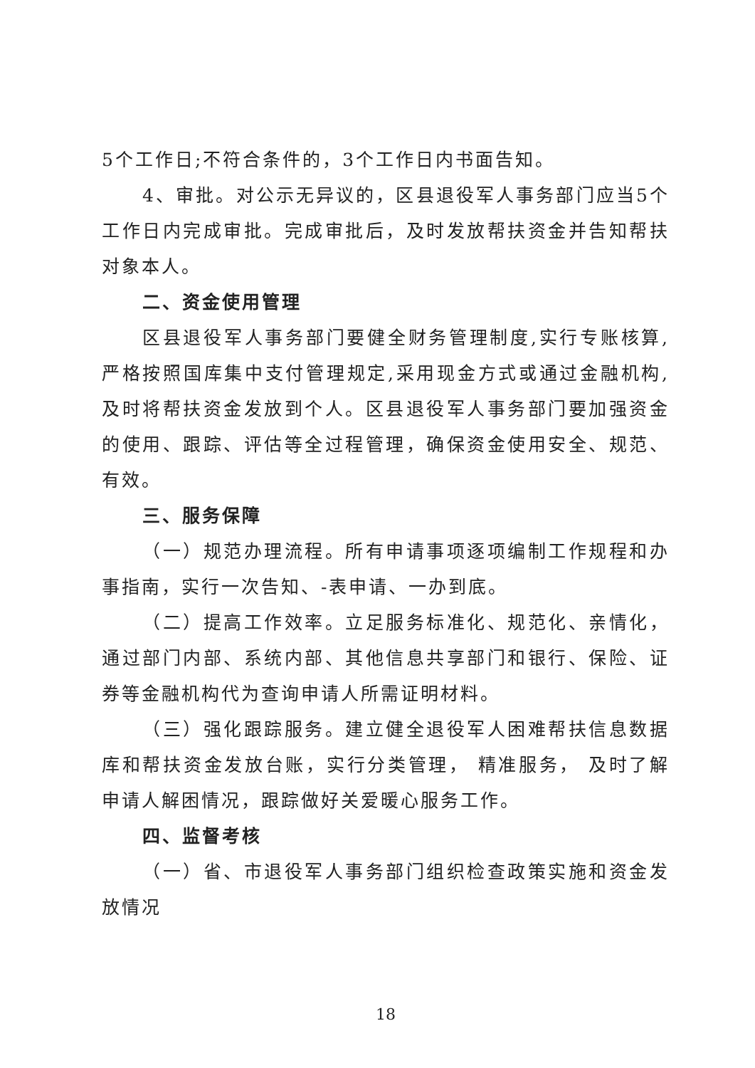5个工作日;不符合条件的，3个工作日内书面告知。
4、审批。对公示无异议的，区县退役军人事务部门应当5个工作日内完成审批。完成审批后，及时发放帮扶资金并告知帮扶对象本人。
二、资金使用管理
区县退役军人事务部门要健全财务管理制度,实行专账核算,严格按照国库集中支付管理规定,采用现金方式或通过金融机构,及时将帮扶资金发放到个人。区县退役军人事务部门要加强资金的使用、跟踪、评估等全过程管理，确保资金使用安全、规范、有效。
三、服务保障
（一）规范办理流程。所有申请事项逐项编制工作规程和办事指南，实行一次告知、-表申请、一办到底。
（二）提高工作效率。立足服务标准化、规范化、亲情化，通过部门内部、系统内部、其他信息共享部门和银行、保险、证券等金融机构代为查询申请人所需证明材料。
（三）强化跟踪服务。建立健全退役军人困难帮扶信息数据库和帮扶资金发放台账，实行分类管理， 精准服务， 及时了解申请人解困情况，跟踪做好关爱暖心服务工作。
四、监督考核
（一）省、市退役军人事务部门组织检查政策实施和资金发放情况
18